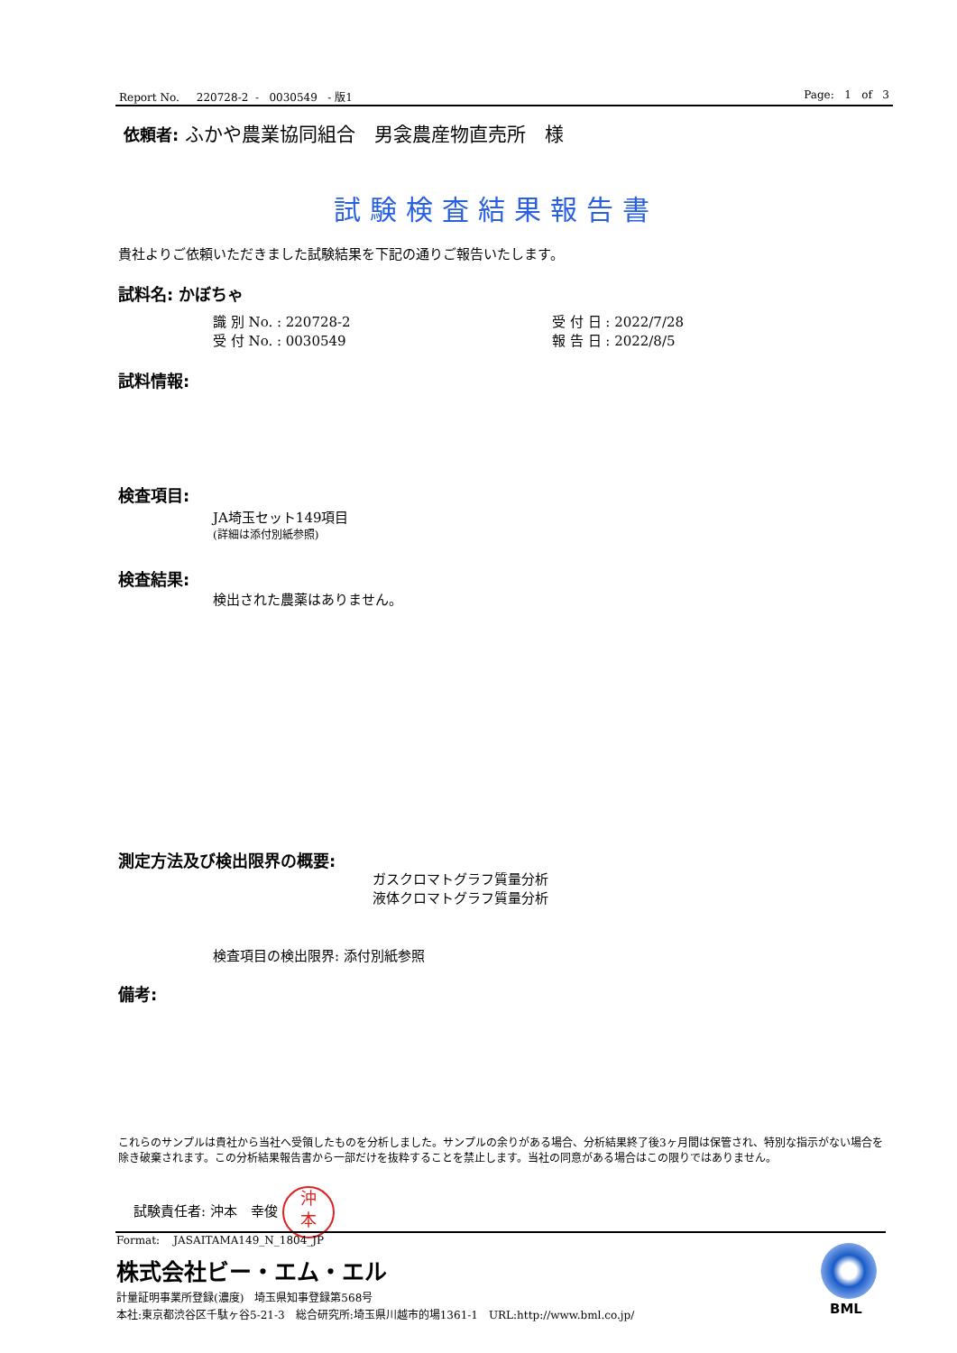Report No. 220728-2 - 0030549 - 版1 Page: 1 of 3
依頼者: ふかや農業協同組合　男衾農産物直売所　様
試験検査結果報告書
貴社よりご依頼いただきました試験結果を下記の通りご報告いたします。
試料名: かぼちゃ
識 別 No. : 220728-2
受 付 No. : 0030549
受 付 日 : 2022/7/28
報 告 日 : 2022/8/5
試料情報:
検査項目:
JA埼玉セット149項目
(詳細は添付別紙参照)
検査結果:
検出された農薬はありません。
測定方法及び検出限界の概要:
ガスクロマトグラフ質量分析
液体クロマトグラフ質量分析
検査項目の検出限界: 添付別紙参照
備考:
これらのサンプルは貴社から当社へ受領したものを分析しました。サンプルの余りがある場合、分析結果終了後3ヶ月間は保管され、特別な指示がない場合を除き破棄されます。この分析結果報告書から一部だけを抜粋することを禁止します。当社の同意がある場合はこの限りではありません。
試験責任者: 沖本　幸俊 沖
本
Format: JASAITAMA149_N_1804_JP
株式会社ビー・エム・エル
計量証明事業所登録(濃度)　埼玉県知事登録第568号
本社:東京都渋谷区千駄ヶ谷5-21-3　総合研究所:埼玉県川越市的場1361-1　URL:http://www.bml.co.jp/
BML